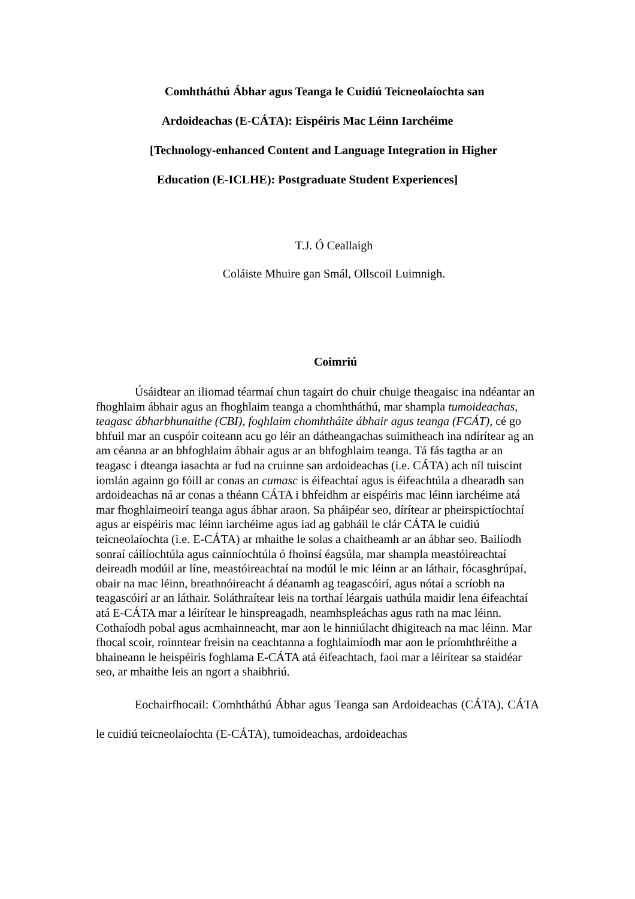Comhtháthú Ábhar agus Teanga le Cuidiú Teicneolaíochta san
Ardoideachas (E-CÁTA): Eispéiris Mac Léinn Iarchéime
[Technology-enhanced Content and Language Integration in Higher
Education (E-ICLHE): Postgraduate Student Experiences]
T.J. Ó Ceallaigh
Coláiste Mhuire gan Smál, Ollscoil Luimnigh.
Coimriú
Úsáidtear an iliomad téarmaí chun tagairt do chuir chuige theagaisc ina ndéantar an fhoghlaim ábhair agus an fhoghlaim teanga a chomhtháthú, mar shampla tumoideachas, teagasc ábharbhunaithe (CBI), foghlaim chomhtháite ábhair agus teanga (FCÁT), cé go bhfuil mar an cuspóir coiteann acu go léir an dátheangachas suimitheach ina ndírítear ag an am céanna ar an bhfoghlaim ábhair agus ar an bhfoghlaim teanga. Tá fás tagtha ar an teagasc i dteanga iasachta ar fud na cruinne san ardoideachas (i.e. CÁTA) ach níl tuiscint iomlán againn go fóill ar conas an cumasc is éifeachtaí agus is éifeachtúla a dhearadh san ardoideachas ná ar conas a théann CÁTA i bhfeidhm ar eispéiris mac léinn iarchéime atá mar fhoghlaimeoirí teanga agus ábhar araon. Sa pháipéar seo, dírítear ar pheirspictíochtaí agus ar eispéiris mac léinn iarchéime agus iad ag gabháil le clár CÁTA le cuidiú teicneolaíochta (i.e. E-CÁTA) ar mhaithe le solas a chaitheamh ar an ábhar seo. Bailíodh sonraí cáilíochtúla agus cainníochtúla ó fhoinsí éagsúla, mar shampla meastóireachtaí deireadh modúil ar líne, meastóireachtaí na modúl le mic léinn ar an láthair, fócasghrúpaí, obair na mac léinn, breathnóireacht á déanamh ag teagascóirí, agus nótaí a scríobh na teagascóirí ar an láthair. Soláthraítear leis na torthaí léargais uathúla maidir lena éifeachtaí atá E-CÁTA mar a léirítear le hinspreagadh, neamhspleáchas agus rath na mac léinn. Cothaíodh pobal agus acmhainneacht, mar aon le hinniúlacht dhigiteach na mac léinn. Mar fhocal scoir, roinntear freisin na ceachtanna a foghlaimíodh mar aon le príomhthréithe a bhaineann le heispéiris foghlama E-CÁTA atá éifeachtach, faoi mar a léirítear sa staidéar seo, ar mhaithe leis an ngort a shaibhriú.
Eochairfhocail: Comhtháthú Ábhar agus Teanga san Ardoideachas (CÁTA), CÁTA le cuidiú teicneolaíochta (E-CÁTA), tumoideachas, ardoideachas